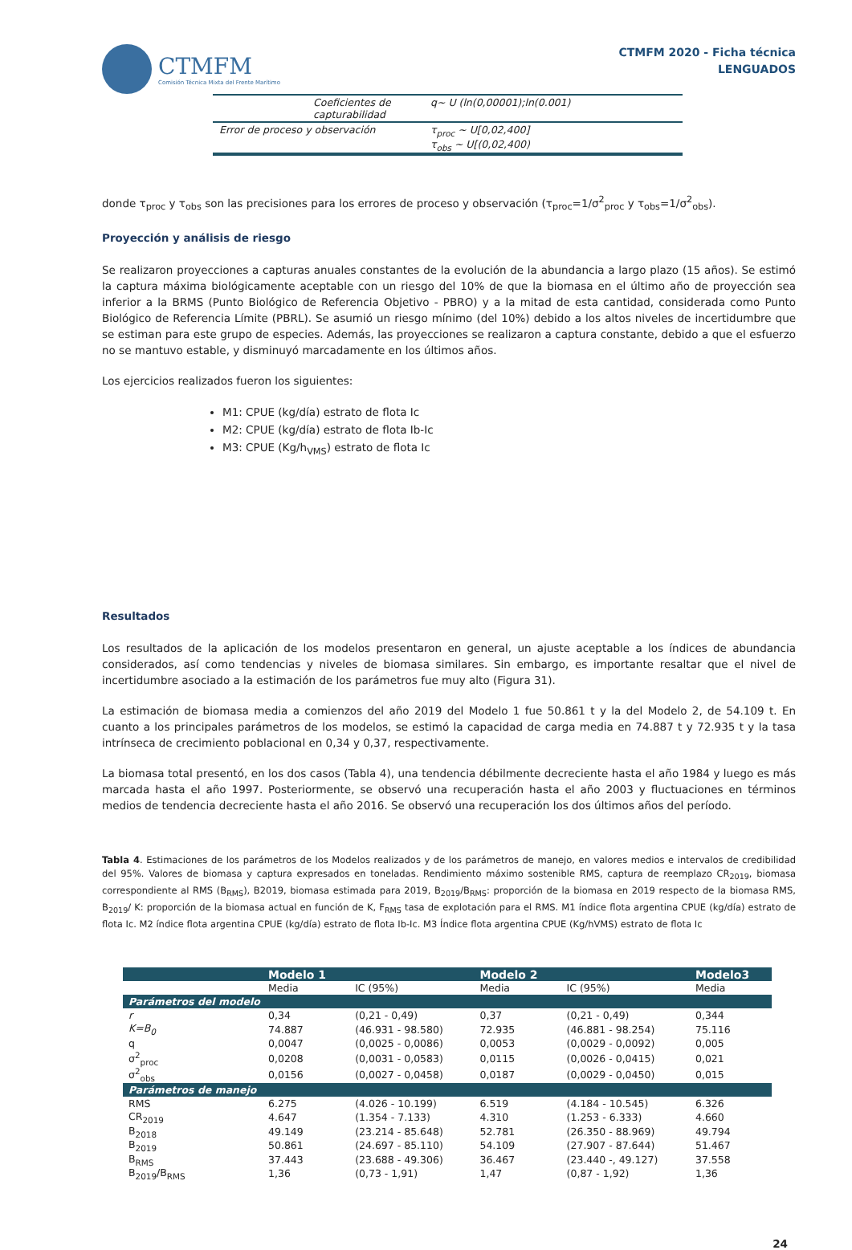CTMFM
Comisión Técnica Mixta del Frente Marítimo
CTMFM 2020 - Ficha técnica
LENGUADOS
| Coeficientes de capturabilidad | q~ U (ln(0,00001);ln(0.001) |
| Error de proceso y observación | τ<sub>proc</sub> ~ U[0,02,400] τ<sub>obs</sub> ~ U[(0,02,400) |
donde τ<sub>proc</sub> y τ<sub>obs</sub> son las precisiones para los errores de proceso y observación (τ<sub>proc</sub>=1/σ<sup>2</sup><sub>proc</sub> y τ<sub>obs</sub>=1/σ<sup>2</sup><sub>obs</sub>).
Proyección y análisis de riesgo
Se realizaron proyecciones a capturas anuales constantes de la evolución de la abundancia a largo plazo (15 años). Se estimó la captura máxima biológicamente aceptable con un riesgo del 10% de que la biomasa en el último año de proyección sea inferior a la BRMS (Punto Biológico de Referencia Objetivo - PBRO) y a la mitad de esta cantidad, considerada como Punto Biológico de Referencia Límite (PBRL). Se asumió un riesgo mínimo (del 10%) debido a los altos niveles de incertidumbre que se estiman para este grupo de especies. Además, las proyecciones se realizaron a captura constante, debido a que el esfuerzo no se mantuvo estable, y disminuyó marcadamente en los últimos años.
Los ejercicios realizados fueron los siguientes:
M1: CPUE (kg/día) estrato de flota Ic
M2: CPUE (kg/día) estrato de flota Ib-Ic
M3: CPUE (Kg/h<sub>VMS</sub>) estrato de flota Ic
Resultados
Los resultados de la aplicación de los modelos presentaron en general, un ajuste aceptable a los índices de abundancia considerados, así como tendencias y niveles de biomasa similares. Sin embargo, es importante resaltar que el nivel de incertidumbre asociado a la estimación de los parámetros fue muy alto (Figura 31).
La estimación de biomasa media a comienzos del año 2019 del Modelo 1 fue 50.861 t y la del Modelo 2, de 54.109 t. En cuanto a los principales parámetros de los modelos, se estimó la capacidad de carga media en 74.887 t y 72.935 t y la tasa intrínseca de crecimiento poblacional en 0,34 y 0,37, respectivamente.
La biomasa total presentó, en los dos casos (Tabla 4), una tendencia débilmente decreciente hasta el año 1984 y luego es más marcada hasta el año 1997. Posteriormente, se observó una recuperación hasta el año 2003 y fluctuaciones en términos medios de tendencia decreciente hasta el año 2016. Se observó una recuperación los dos últimos años del período.
Tabla 4. Estimaciones de los parámetros de los Modelos realizados y de los parámetros de manejo, en valores medios e intervalos de credibilidad del 95%. Valores de biomasa y captura expresados en toneladas. Rendimiento máximo sostenible RMS, captura de reemplazo CR<sub>2019</sub>, biomasa correspondiente al RMS (B<sub>RMS</sub>), B2019, biomasa estimada para 2019, B<sub>2019</sub>/B<sub>RMS</sub>: proporción de la biomasa en 2019 respecto de la biomasa RMS, B<sub>2019</sub>/ K: proporción de la biomasa actual en función de K, F<sub>RMS</sub> tasa de explotación para el RMS. M1 índice flota argentina CPUE (kg/día) estrato de flota Ic. M2 índice flota argentina CPUE (kg/día) estrato de flota Ib-Ic. M3 Índice flota argentina CPUE (Kg/hVMS) estrato de flota Ic
| | Modelo 1 | | Modelo 2 | | Modelo3 |
| --- | --- | --- | --- | --- | --- |
| | Media | IC (95%) | Media | IC (95%) | Media |
| Parámetros del modelo | | | | | |
| r | 0,34 | (0,21 - 0,49) | 0,37 | (0,21 - 0,49) | 0,344 |
| K=B<sub>0</sub> | 74.887 | (46.931 - 98.580) | 72.935 | (46.881 - 98.254) | 75.116 |
| q | 0,0047 | (0,0025 - 0,0086) | 0,0053 | (0,0029 - 0,0092) | 0,005 |
| σ<sup>2</sup><sub>proc</sub> | 0,0208 | (0,0031 - 0,0583) | 0,0115 | (0,0026 - 0,0415) | 0,021 |
| σ<sup>2</sup><sub>obs</sub> | 0,0156 | (0,0027 - 0,0458) | 0,0187 | (0,0029 - 0,0450) | 0,015 |
| Parámetros de manejo | | | | | |
| RMS | 6.275 | (4.026 - 10.199) | 6.519 | (4.184 - 10.545) | 6.326 |
| CR<sub>2019</sub> | 4.647 | (1.354 - 7.133) | 4.310 | (1.253 - 6.333) | 4.660 |
| B<sub>2018</sub> | 49.149 | (23.214 - 85.648) | 52.781 | (26.350 - 88.969) | 49.794 |
| B<sub>2019</sub> | 50.861 | (24.697 - 85.110) | 54.109 | (27.907 - 87.644) | 51.467 |
| B<sub>RMS</sub> | 37.443 | (23.688 - 49.306) | 36.467 | (23.440 -, 49.127) | 37.558 |
| B<sub>2019</sub>/B<sub>RMS</sub> | 1,36 | (0,73 - 1,91) | 1,47 | (0,87 - 1,92) | 1,36 |
24